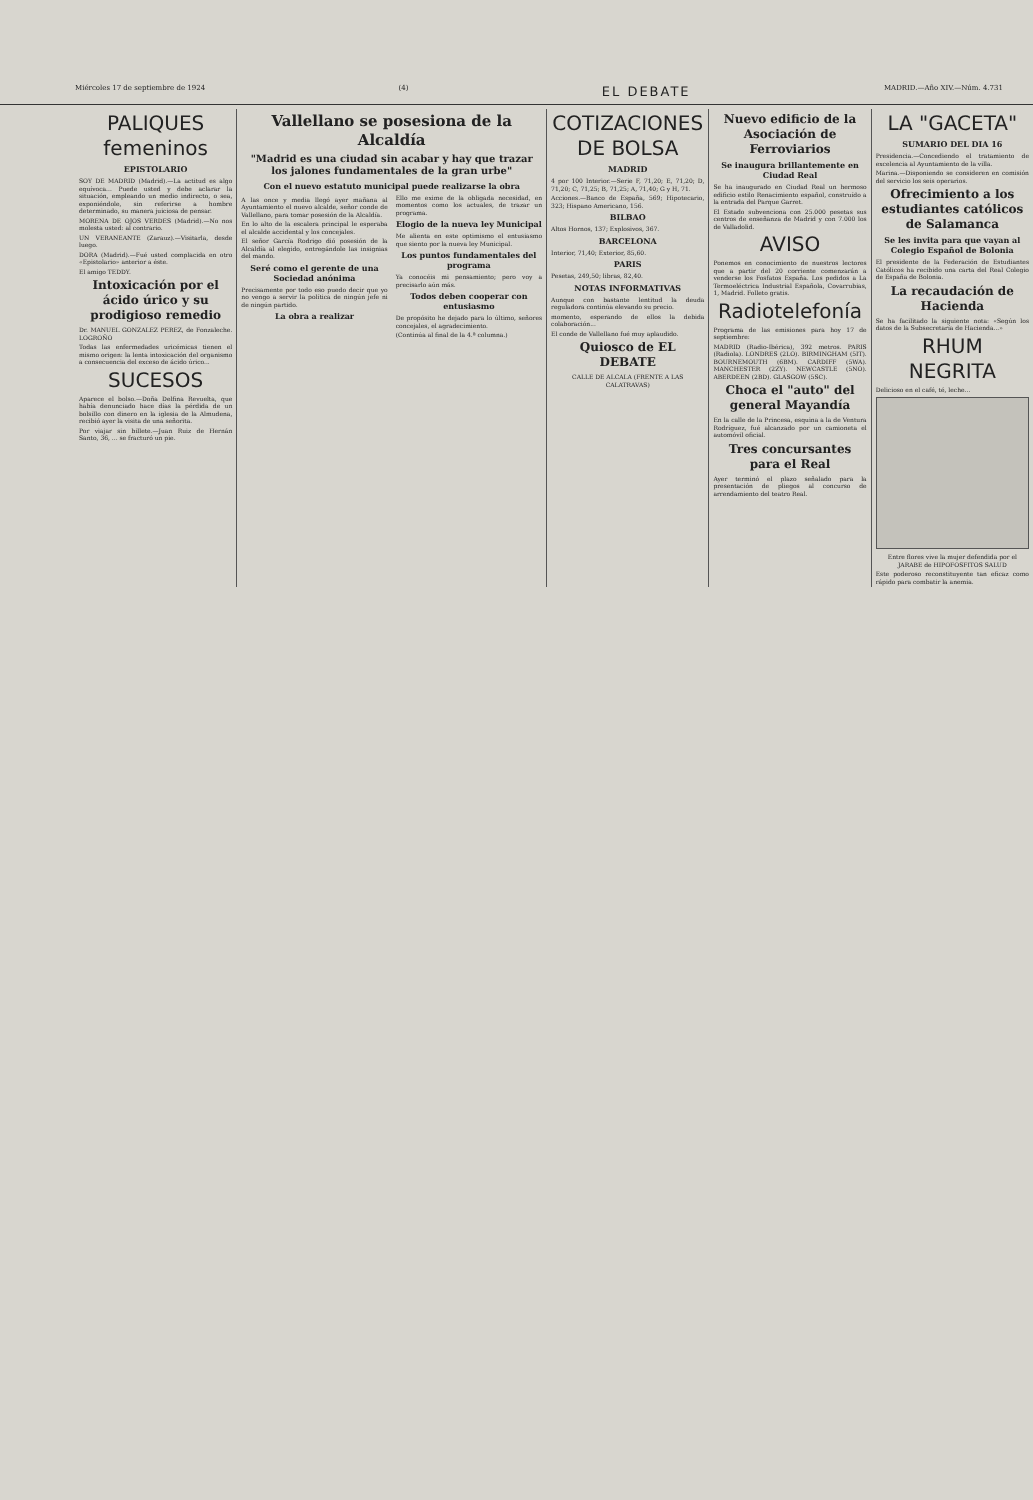Miércoles 17 de septiembre de 1924 (4) EL DEBATE MADRID.—Año XIV.—Núm. 4.731
PALIQUES femeninos
EPISTOLARIO
SOY DE MADRID (Madrid).—La actitud es algo equívoca... Puede usted y debe aclarar la situación, empleando un medio indirecto, o sea, exponiéndole, sin referirse a hombre determinado, su manera juiciosa de pensar.
MORENA DE OJOS VERDES (Madrid).—No nos molesta usted: al contrario.
UN VERANEANTE (Zarauz).—Visitarla, desde luego.
DORA (Madrid).—Fué usted complacida en otro «Epistolario» anterior a éste.
El amigo TEDDY.
Intoxicación por el ácido úrico y su prodigioso remedio
Dr. MANUEL GONZALEZ PEREZ, de Fonzaleche. LOGROÑO
Todas las enfermedades uricémicas tienen el mismo origen: la lenta intoxicación del organismo a consecuencia del exceso de ácido úrico...
SUCESOS
Aparece el bolso.—Doña Delfina Revuelta, que había denunciado hace días la pérdida de un bolsillo con dinero en la iglesia de la Almudena, recibió ayer la visita de una señorita.
Por viajar sin billete.—Juan Ruiz de Hernán Santo, 36, ... se fracturó un pie.
Vallellano se posesiona de la Alcaldía
"Madrid es una ciudad sin acabar y hay que trazar los jalones fundamentales de la gran urbe"
Con el nuevo estatuto municipal puede realizarse la obra
A las once y media llegó ayer mañana al Ayuntamiento el nuevo alcalde, señor conde de Vallellano, para tomar posesión de la Alcaldía.
En lo alto de la escalera principal le esperaba el alcalde accidental y los concejales.
El señor García Rodrigo dió posesión de la Alcaldía al elegido, entregándole las insignias del mando.
Seré como el gerente de una Sociedad anónima
Precisamente por todo eso puedo decir que yo no vengo a servir la política de ningún jefe ni de ningún partido.
La obra a realizar
Ello me exime de la obligada necesidad, en momentos como los actuales, de trazar un programa.
Elogio de la nueva ley Municipal
Me alienta en este optimismo el entusiasmo que siento por la nueva ley Municipal.
Los puntos fundamentales del programa
Ya conocéis mi pensamiento; pero voy a precisarlo aún más.
Todos deben cooperar con entusiasmo
De propósito he dejado para lo último, señores concejales, el agradecimiento.
(Continúa al final de la 4.ª columna.)
COTIZACIONES DE BOLSA
MADRID
4 por 100 Interior.—Serie F, 71,20; E, 71,20; D, 71,20; C, 71,25; B, 71,25; A, 71,40; G y H, 71.
Acciones.—Banco de España, 569; Hipotecario, 323; Hispano Americano, 156.
BILBAO
Altos Hornos, 137; Explosivos, 367.
BARCELONA
Interior, 71,40; Exterior, 85,60.
PARIS
Pesetas, 249,50; libras, 82,40.
NOTAS INFORMATIVAS
Aunque con bastante lentitud la deuda reguladora continúa elevando su precio.
momento, esperando de ellos la debida colaboración...
El conde de Vallellano fué muy aplaudido.
Quiosco de EL DEBATE
CALLE DE ALCALA (FRENTE A LAS CALATRAVAS)
Nuevo edificio de la Asociación de Ferroviarios
Se inaugura brillantemente en Ciudad Real
Se ha inaugurado en Ciudad Real un hermoso edificio estilo Renacimiento español, construído a la entrada del Parque Garret.
El Estado subvenciona con 25.000 pesetas sus centros de enseñanza de Madrid y con 7.000 los de Valladolid.
AVISO
Ponemos en conocimiento de nuestros lectores que a partir del 20 corriente comenzarán a venderse los Fosfatos España. Los pedidos a La Termoeléctrica Industrial Española, Covarrubias, 1, Madrid. Folleto gratis.
Radiotelefonía
Programa de las emisiones para hoy 17 de septiembre:
MADRID (Radio-Ibérica), 392 metros. PARIS (Radiola). LONDRES (2LO). BIRMINGHAM (5IT). BOURNEMOUTH (6BM). CARDIFF (5WA). MANCHESTER (2ZY). NEWCASTLE (5NO). ABERDEEN (2BD). GLASGOW (5SC).
Choca el "auto" del general Mayandía
En la calle de la Princesa, esquina a la de Ventura Rodríguez, fué alcanzado por un camioneta el automóvil oficial.
Tres concursantes para el Real
Ayer terminó el plazo señalado para la presentación de pliegos al concurso de arrendamiento del teatro Real.
LA "GACETA"
SUMARIO DEL DIA 16
Presidencia.—Concediendo el tratamiento de excelencia al Ayuntamiento de la villa.
Marina.—Disponiendo se consideren en comisión del servicio los seis operarios.
Ofrecimiento a los estudiantes católicos de Salamanca
Se les invita para que vayan al Colegio Español de Bolonia
El presidente de la Federación de Estudiantes Católicos ha recibido una carta del Real Colegio de España de Bolonia.
La recaudación de Hacienda
Se ha facilitado la siguiente nota: «Según los datos de la Subsecretaría de Hacienda...»
RHUM NEGRITA
Delicioso en el café, té, leche...
Entre flores vive la mujer defendida por el JARABE de HIPOFOSFITOS SALUD
Este poderoso reconstituyente tan eficaz como rápido para combatir la anemia.